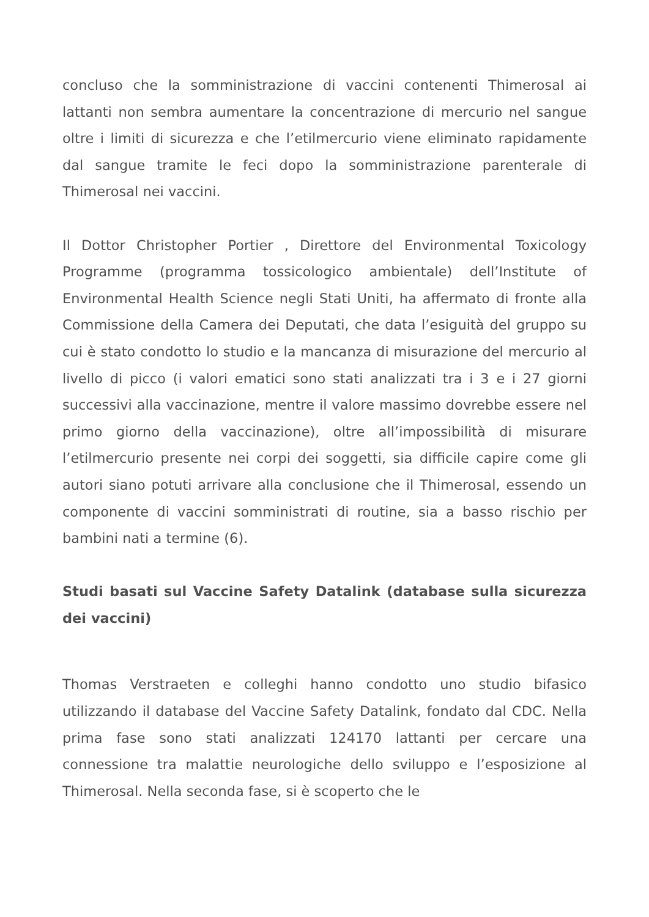concluso che la somministrazione di vaccini contenenti Thimerosal ai lattanti non sembra aumentare la concentrazione di mercurio nel sangue oltre i limiti di sicurezza e che l’etilmercurio viene eliminato rapidamente dal sangue tramite le feci dopo la somministrazione parenterale di Thimerosal nei vaccini.
Il Dottor Christopher Portier , Direttore del Environmental Toxicology Programme (programma tossicologico ambientale) dell’Institute of Environmental Health Science negli Stati Uniti, ha affermato di fronte alla Commissione della Camera dei Deputati, che data l’esiguità del gruppo su cui è stato condotto lo studio e la mancanza di misurazione del mercurio al livello di picco (i valori ematici sono stati analizzati tra i 3 e i 27 giorni successivi alla vaccinazione, mentre il valore massimo dovrebbe essere nel primo giorno della vaccinazione), oltre all’impossibilità di misurare l’etilmercurio presente nei corpi dei soggetti, sia difficile capire come gli autori siano potuti arrivare alla conclusione che il Thimerosal, essendo un componente di vaccini somministrati di routine, sia a basso rischio per bambini nati a termine (6).
Studi basati sul Vaccine Safety Datalink (database sulla sicurezza dei vaccini)
Thomas Verstraeten e colleghi hanno condotto uno studio bifasico utilizzando il database del Vaccine Safety Datalink, fondato dal CDC. Nella prima fase sono stati analizzati 124170 lattanti per cercare una connessione tra malattie neurologiche dello sviluppo e l’esposizione al Thimerosal. Nella seconda fase, si è scoperto che le